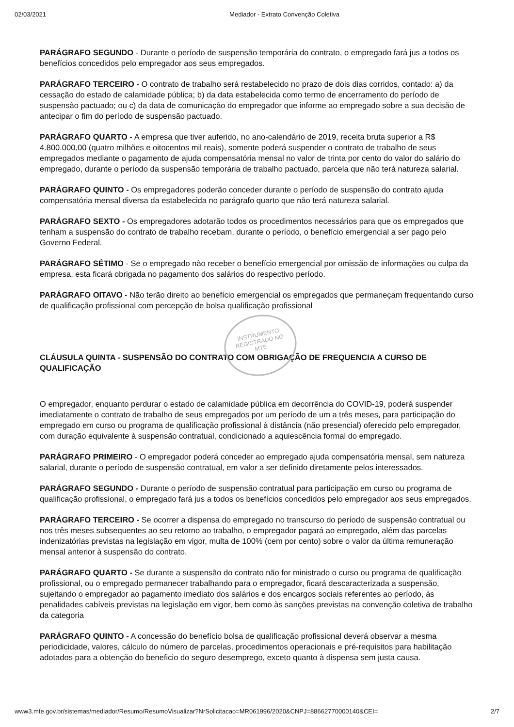02/03/2021 Mediador - Extrato Convenção Coletiva
PARÁGRAFO SEGUNDO - Durante o período de suspensão temporária do contrato, o empregado fará jus a todos os benefícios concedidos pelo empregador aos seus empregados.
PARÁGRAFO TERCEIRO - O contrato de trabalho será restabelecido no prazo de dois dias corridos, contado: a) da cessação do estado de calamidade pública; b) da data estabelecida como termo de encerramento do período de suspensão pactuado; ou c) da data de comunicação do empregador que informe ao empregado sobre a sua decisão de antecipar o fim do período de suspensão pactuado.
PARÁGRAFO QUARTO - A empresa que tiver auferido, no ano-calendário de 2019, receita bruta superior a R$ 4.800.000,00 (quatro milhões e oitocentos mil reais), somente poderá suspender o contrato de trabalho de seus empregados mediante o pagamento de ajuda compensatória mensal no valor de trinta por cento do valor do salário do empregado, durante o período da suspensão temporária de trabalho pactuado, parcela que não terá natureza salarial.
PARÁGRAFO QUINTO - Os empregadores poderão conceder durante o período de suspensão do contrato ajuda compensatória mensal diversa da estabelecida no parágrafo quarto que não terá natureza salarial.
PARÁGRAFO SEXTO - Os empregadores adotarão todos os procedimentos necessários para que os empregados que tenham a suspensão do contrato de trabalho recebam, durante o período, o benefício emergencial a ser pago pelo Governo Federal.
PARÁGRAFO SÉTIMO - Se o empregado não receber o benefício emergencial por omissão de informações ou culpa da empresa, esta ficará obrigada no pagamento dos salários do respectivo período.
PARÁGRAFO OITAVO - Não terão direito ao benefício emergencial os empregados que permaneçam frequentando curso de qualificação profissional com percepção de bolsa qualificação profissional
CLÁUSULA QUINTA - SUSPENSÃO DO CONTRATO COM OBRIGAÇÃO DE FREQUENCIA A CURSO DE QUALIFICAÇÃO
O empregador, enquanto perdurar o estado de calamidade pública em decorrência do COVID-19, poderá suspender imediatamente o contrato de trabalho de seus empregados por um período de um a três meses, para participação do empregado em curso ou programa de qualificação profissional à distância (não presencial) oferecido pelo empregador, com duração equivalente à suspensão contratual, condicionado a aquiescência formal do empregado.
PARÁGRAFO PRIMEIRO - O empregador poderá conceder ao empregado ajuda compensatória mensal, sem natureza salarial, durante o período de suspensão contratual, em valor a ser definido diretamente pelos interessados.
PARÁGRAFO SEGUNDO - Durante o período de suspensão contratual para participação em curso ou programa de qualificação profissional, o empregado fará jus a todos os benefícios concedidos pelo empregador aos seus empregados.
PARÁGRAFO TERCEIRO - Se ocorrer a dispensa do empregado no transcurso do período de suspensão contratual ou nos três meses subsequentes ao seu retorno ao trabalho, o empregador pagará ao empregado, além das parcelas indenizatórias previstas na legislação em vigor, multa de 100% (cem por cento) sobre o valor da última remuneração mensal anterior à suspensão do contrato.
PARÁGRAFO QUARTO - Se durante a suspensão do contrato não for ministrado o curso ou programa de qualificação profissional, ou o empregado permanecer trabalhando para o empregador, ficará descaracterizada a suspensão, sujeitando o empregador ao pagamento imediato dos salários e dos encargos sociais referentes ao período, às penalidades cabíveis previstas na legislação em vigor, bem como às sanções previstas na convenção coletiva de trabalho da categoria
PARÁGRAFO QUINTO - A concessão do benefício bolsa de qualificação profissional deverá observar a mesma periodicidade, valores, cálculo do número de parcelas, procedimentos operacionais e pré-requisitos para habilitação adotados para a obtenção do beneficio do seguro desemprego, exceto quanto à dispensa sem justa causa.
INSTRUMENTO
REGISTRADO NO
MTE
www3.mte.gov.br/sistemas/mediador/Resumo/ResumoVisualizar?NrSolicitacao=MR061996/2020&CNPJ=88662770000140&CEI= 2/7